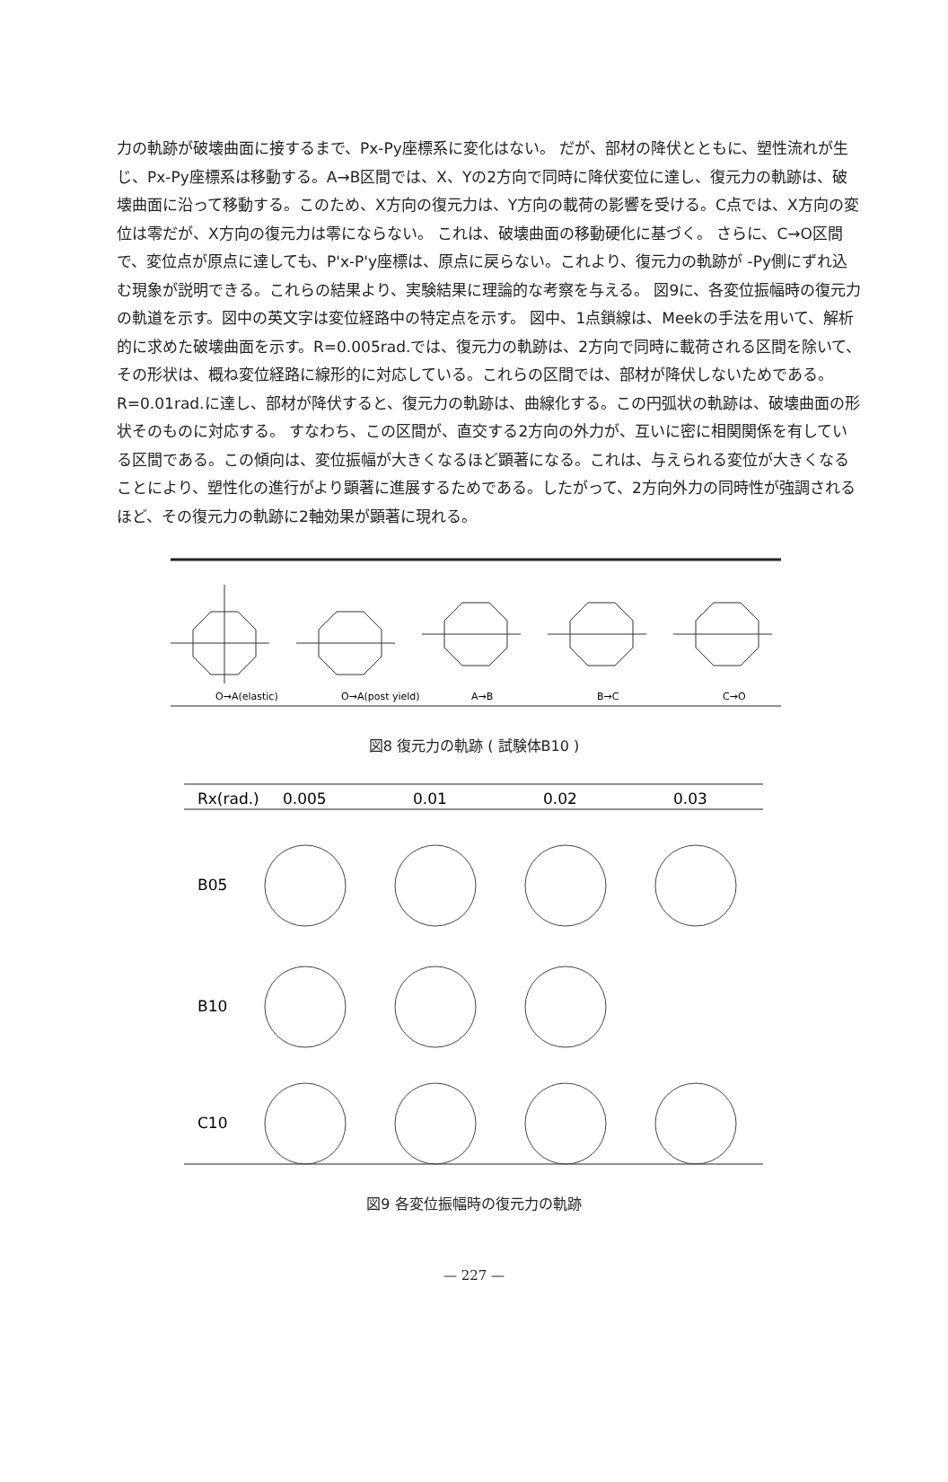力の軌跡が破壊曲面に接するまで、Px-Py座標系に変化はない。 だが、部材の降伏とともに、塑性流れが生じ、Px-Py座標系は移動する。A→B区間では、X、Yの2方向で同時に降伏変位に達し、復元力の軌跡は、破壊曲面に沿って移動する。このため、X方向の復元力は、Y方向の載荷の影響を受ける。C点では、X方向の変位は零だが、X方向の復元力は零にならない。 これは、破壊曲面の移動硬化に基づく。 さらに、C→O区間で、変位点が原点に達しても、P'x-P'y座標は、原点に戻らない。これより、復元力の軌跡が -Py側にずれ込む現象が説明できる。これらの結果より、実験結果に理論的な考察を与える。 図9に、各変位振幅時の復元力の軌道を示す。図中の英文字は変位経路中の特定点を示す。 図中、1点鎖線は、Meekの手法を用いて、解析的に求めた破壊曲面を示す。R=0.005rad.では、復元力の軌跡は、2方向で同時に載荷される区間を除いて、その形状は、概ね変位経路に線形的に対応している。これらの区間では、部材が降伏しないためである。R=0.01rad.に達し、部材が降伏すると、復元力の軌跡は、曲線化する。この円弧状の軌跡は、破壊曲面の形状そのものに対応する。 すなわち、この区間が、直交する2方向の外力が、互いに密に相関関係を有している区間である。この傾向は、変位振幅が大きくなるほど顕著になる。これは、与えられる変位が大きくなることにより、塑性化の進行がより顕著に進展するためである。したがって、2方向外力の同時性が強調されるほど、その復元力の軌跡に2軸効果が顕著に現れる。
O→A(elastic)
O→A(post yield)
A→B
B→C
C→O
図8 復元力の軌跡 ( 試験体B10 )
Rx(rad.)
0.005
0.01
0.02
0.03
B05
B10
C10
図9 各変位振幅時の復元力の軌跡
— 227 —